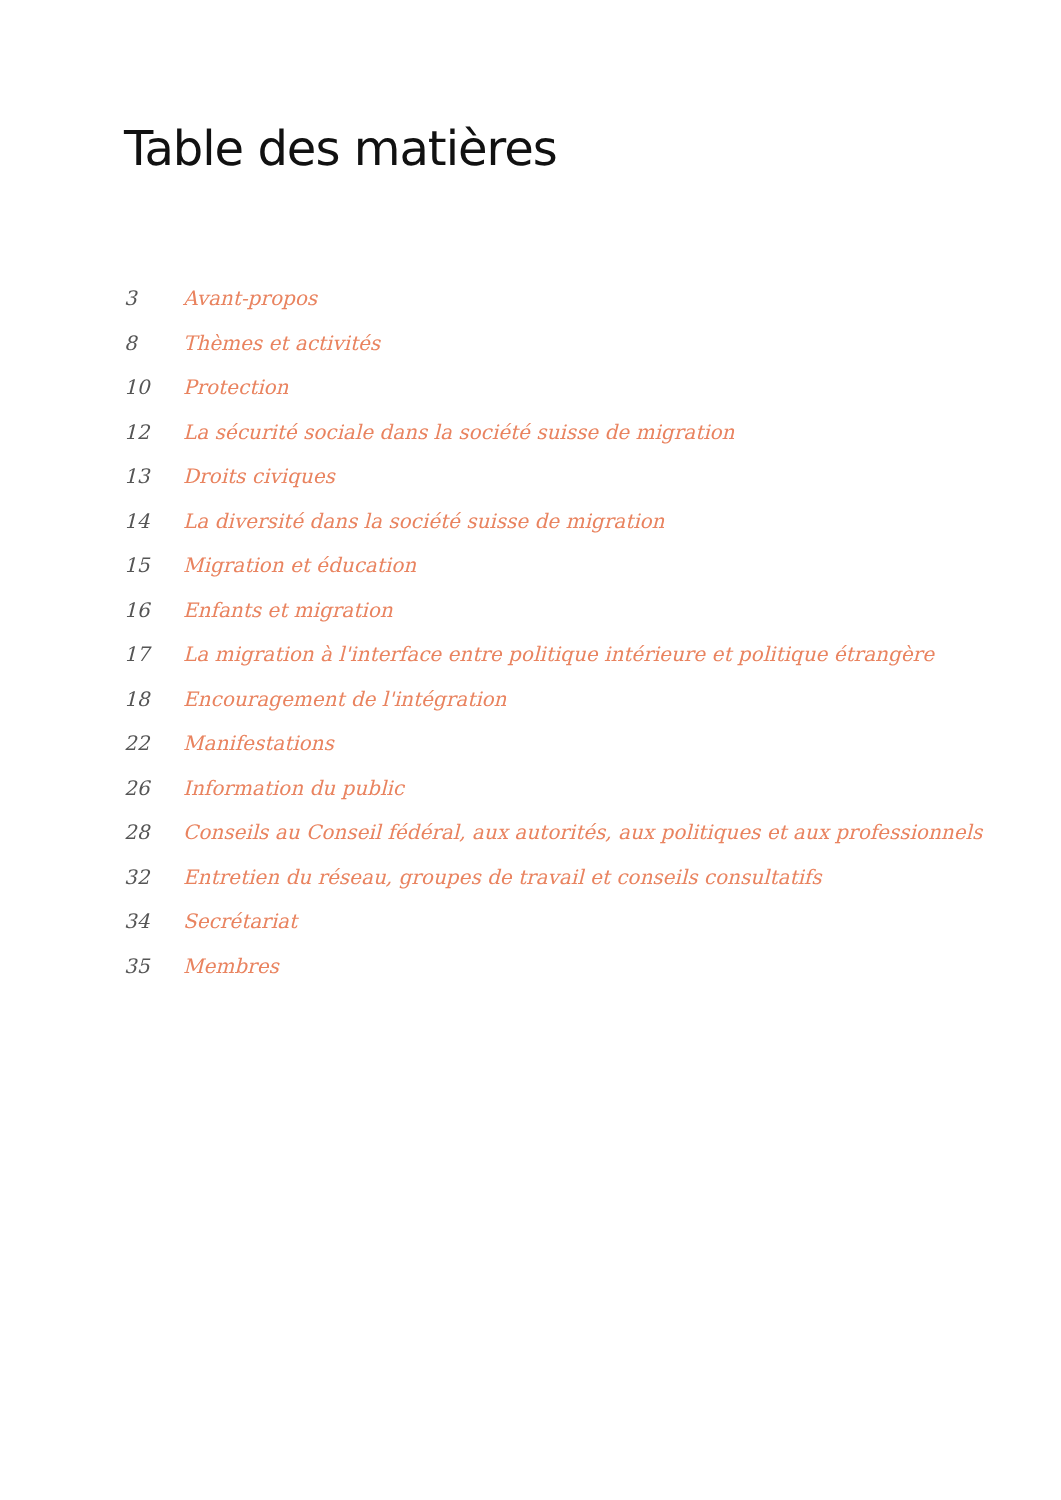Table des matières
3 Avant-propos
8 Thèmes et activités
10 Protection
12 La sécurité sociale dans la société suisse de migration
13 Droits civiques
14 La diversité dans la société suisse de migration
15 Migration et éducation
16 Enfants et migration
17 La migration à l'interface entre politique intérieure et politique étrangère
18 Encouragement de l'intégration
22 Manifestations
26 Information du public
28 Conseils au Conseil fédéral, aux autorités, aux politiques et aux professionnels
32 Entretien du réseau, groupes de travail et conseils consultatifs
34 Secrétariat
35 Membres